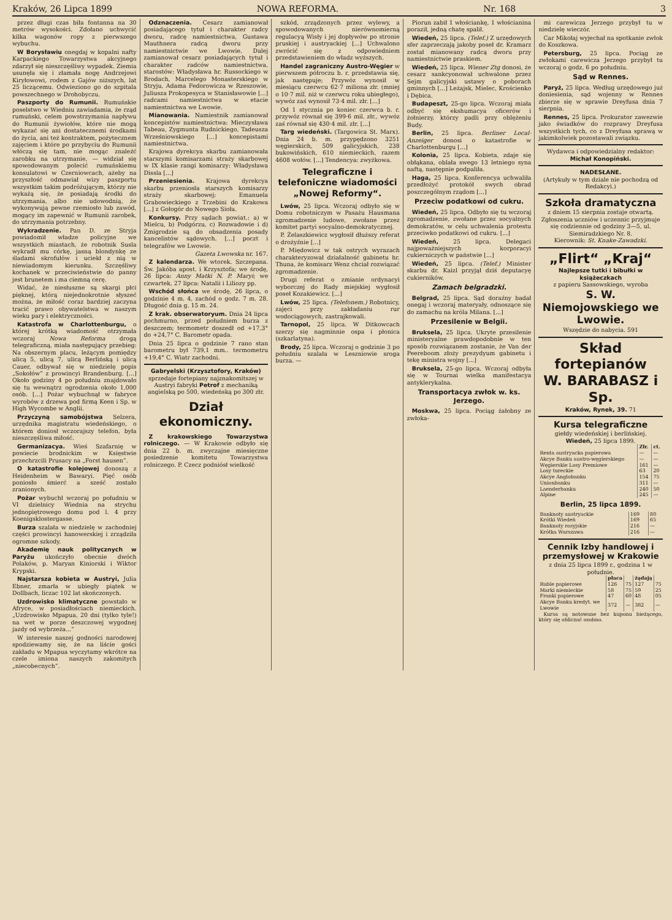Kraków, 26 Lipca 1899 NOWA REFORMA. Nr. 168 3
przez długi czas biła fontanna na 30 metrów wysokości. Zdołano uchwycić kilka wagonów ropy z pierwszego wybuchu.
W Borysławiu onegdaj w kopalni nafty Karpackiego Towarzystwa akcyjnego zdarzył się nieszczęśliwy wypadek. Ziemia usunęła się i złamała nogę Andrzejowi Kiryłowowi, rodem z Gajów niższych, lat 25 liczącemu. Odwieziono go do szpitala powszechnego w Drohobyczu.
Paszporty do Rumunii. Rumuńskie poselstwo w Wiedniu zawiadamia, że rząd rumuński, celem powstrzymania napływu do Rumunii żywiołów, które nie mogą wykazać się ani dostatecznemi środkami do życia, ani też kontraktem, pożytecznem zajęciem i które po przybyciu do Rumunii włóczą się tam, nie mogąc znaleźć zarobku na utrzymanie, — widział się spowodowanym polecić rumuńskiemu konsulatowi w Czerniowcach, ażeby na przyszłość odmawiał wizy paszportu wszystkim takim podróżującym, którzy nie wykażą się, że posiadają środki do utrzymania, albo nie udowodnią, że wykonywują pewne rzemiosło lub zawód, mogący im zapewnić w Rumunii zarobek, do utrzymania potrzebny.
Wykradzenie. Pan D. ze Stryja powiadomił władze policyjne we wszystkich miastach, że robotnik Susla wykradł mu córkę, jasną blondynkę ze śladami skrofułów i uciekł z nią w niewiadomym kierunku. Szczęśliwy kochanek w przeciwieństwie do panny jest brunetem i ma ciemną cerę.
Widać, że niesłuszne są skargi płci pięknej, którą niejednokrotnie słyszeć można, że miłość coraz bardziej zaczyna tracić prawo obywatelstwa w naszym wieku pary i elektryczności.
Katastrofa w Charlottenburgu, o której krótką wiadomość otrzymała wczoraj Nowa Reforma drogą telegraficzną, miała następujący przebieg: Na obszernym placu, leżącym pomiędzy ulicą 5, ulicą 7, ulicą Berlińską i ulicą Cauer, odbywał się w niedzielę popis „Sokołów“ z prowincyi Brandenburg. [...] Około godziny 4 po południu znajdowało się tu wewnątrz ogrodzenia około 1,000 osób. [...] Pożar wybuchnął w fabryce wyrobów z drzewa pod firmą Keen i Sp. w High Wycombe w Anglii.
Przyczyną samobójstwa Selzera, urzędnika magistratu wiedeńskiego, o którem doniosł wczorajszy telefon, była nieszczęśliwa miłość.
Germanizacya. Wieś Szafarnię w powiecie brodnickim w Księstwie przechrzcili Prusacy na „Forst hausen“.
O katastrofie kolejowej donoszą z Heidenheim w Bawaryi. Pięć osób poniosło śmierć a sześć zostało zranionych.
Pożar wybuchł wczoraj po południu w VI dzielnicy Wiednia na strychu jednopiętrowego domu pod l. 4 przy Koenigsklostergasse.
Burza szalała w niedzielę w zachodniej części prowincyi hanowerskiej i zrządziła ogromne szkody.
Akademię nauk politycznych w Paryżu ukończyło obecnie dwóch Polaków, p. Maryan Kiniorski i Wiktor Krypski.
Najstarsza kobieta w Austryi, Julia Ebner, zmarła w ubiegły piątek w Dollbach, liczac 102 lat skończonych.
Uzdrowisko klimatyczne powstało w Afryce, w posiadłościach niemieckich. „Uzdrowisko Mpapua, 20 dni (tylko tyle!) na wet w porze deszczowej wygodnej jazdy od wybrzeża...“
W interesie naszej godności narodowej spodziewamy się, że na liście gości zakładu w Mpapua wyczytamy wkrótce na czele imiona naszych zakomitych „niecobecnych“.
Odznaczenia. Cesarz zamianował posiadającego tytuł i charakter radcy dworu, radcę namiestnictwa, Gustawa Mauthnera radcą dworu przy namiestnictwie we Lwowie. Dalej zamianował cesarz posiadających tytuł i charakter radców namiestnictwa, starostów: Władysława hr. Russockiego w Brodach, Marcelego Monasterskiego w Stryju, Adama Fedorowicza w Rzeszowie, Juliusza Prokopesyca w Stanisławowie [...] radcami namiestnictwa w etacie namiestnictwa we Lwowie.
Mianowania. Namiestnik zamianował koncepistów namiestnictwa: Mieczysława Tabeau, Zygmunta Rudnickiego, Tadeusza Wrześniowskiego [...] koncepistami namiestnictwa.
Krajowa dyrekcya skarbu zamianowała starszymi komisarzami straży skarbowej w IX klasie rangi komisarzy: Władysława Dissla [...]
Przeniesienia. Krajowa dyrekcya skarbu przeniosła starszych komisarzy straży skarbowej: Emanuela Grabowieckiego z Trzebini do Krakowa [...] z Gołogór do Nowego Sioła.
Konkursy. Przy sądach powiat.: a) w Mielcu, b) Podgórzu, c) Rozwadowie i d) Żmigrodzie są do obsadzenia posady kancelistów sądowych. [...] poczt i telegrafów we Lwowie.
Gazeta Lwowska nr. 167.
Z kalendarza. We wtorek. Szczepana. Św. Jakóba apost. i Krzysztofa; we środę, 26 lipca: Anny Matki N. P. Maryi; we czwartek, 27 lipca: Natalii i Liliozy pp.
Wschód słońca we środę, 26 lipca, o godzinie 4 m. 4, zachód o godz. 7 m. 28. Długość dnia g. 15 m. 24.
Z krak. obserwatoryum. Dnia 24 lipca pochmurno, przed południem burza z deszczem; termometr doszedł od +17,3° do +24,7° C. Barometr opada.
Dnia 25 lipca o godzinie 7 rano stan barometru był 739,1 mm.. termometru +19,4° C. Wiatr zachodni.
Gabryelski (Krzysztofory, Kraków) sprzedaje fortepiany najznakomitszej w Austryi fabryki Petrof z mechaniką angielską po 500, wiedeńską po 300 złr.
Dział ekonomiczny.
Z krakowskiego Towarzystwa rolniczego. — W Krakowie odbyło się dnia 22 b. m. zwyczajne miesięczne posiedzenie komitetu Towarzystwa rolniczego. P. Czecz podniósł wielkość
szkód, zrządzonych przez wylewy, a spowodowanych nierównomierną regulacyą Wisły i jej dopływów po stronie pruskiej i austryackiej [...] Uchwalono zwrócić się z odpowiedniem przedstawieniem do władz wyższych.
Handel zagraniczny Austro-Węgier w pierwszem półroczu b. r. przedstawia się, jak następuje; Przywóz wynosił w miesiącu czerwcu 62·7 miliona złr. (mniej o 10·7 mil. niż w czerwcu roku ubiegłego), wywóz zaś wynosił 73·4 mil. złr. [...]
Od 1 stycznia po koniec czerwca b. r. przywóz równał się 399·6 mil. złr., wywóz zaś równał się 430·4 mil. złr. [...]
Targ wiedeński. (Targowica St. Marx). Dnia 24 b. m. przypędzono 3251 węgierskich, 509 galicyjskich, 238 bukowińskich, 610 niemieckich, razem 4608 wołów. [...] Tendencya: zwyżkowa.
Telegraficzne i telefoniczne wiadomości „Nowej Reformy“.
Lwów, 25 lipca. Wczoraj odbyło się w Domu robotniczym w Pasażu Hausmana zgromadzenie ludowe, zwołane przez komitet partyi socyalno-demokratycznej.
P. Żelaszkiewicz wygłosił dłuższy referat o drożyźnie [...]
P. Międowicz w tak ostrych wyrazach charakteryzował działalność gabinetu hr. Thuna, że komisarz Wenz chciał rozwiązać zgromadzenie.
Drugi referat o zmianie ordynacyi wyborczej do Rady miejskiej wygłosił poseł Kozakiewicz. [...]
Lwów, 25 lipca. (Telefonem.) Robotnicy, zajęci przy zakładaniu rur wodociągowych, zastrajkowali.
Tarnopol, 25 lipca. W Ditkowcach szerzy się nagminnie ospa i płonica (szkarlatyna).
Brody, 25 lipca. Wczoraj o godzinie 3 po południu szalała w Leszniowie sroga burza. —
Piorun zabił 1 włościankę, 1 włościanina poraził, jedną chatę spalił.
Wiedeń, 25 lipca. (Telef.) Z urzędowych sfer zaprzeczają jakoby poseł dr. Kramarz został mianowany radcą dworu przy namiestnictwie praskiem.
Wiedeń, 25 lipca. Wiener Ztg donosi, że cesarz sankcyonował uchwalone przez Sejm galicyjski ustawy o poborach gminnych [...] Leżajsk, Mielec, Krościenko i Dębica.
Budapeszt, 25-go lipca. Wczoraj miała odbyć się ekshumacya oficerów i żołnierzy, którzy padli przy oblężeniu Budy.
Berlin, 25 lipca. Berliner Local-Anzeiger donosi o katastrofie w Charlottenburgu [...]
Kolonia, 25 lipca. Kobieta, zdaje się obłąkana, oblała swego 13 letniego syna naftą, następnie podpaliła.
Haga, 25 lipca. Konferencya uchwaliła przedłożyć protokół swych obrad poszczególnym rządom [...]
Przeciw podatkowi od cukru.
Wiedeń, 25 lipca. Odbyło się tu wczoraj zgromadzenie, zwołane przez socyalnych demokratów, w celu uchwalenia protestu przeciwko podatkowi od cukru. [...]
Wiedeń, 25 lipca. Delegaci najpoważniejszych korporacyi cukierniczych w państwie [...]
Wiedeń, 25 lipca. (Telef.) Minister skarbu dr. Kaizl przyjął dziś deputacyę cukierników.
Zamach belgradzki.
Belgrad, 25 lipca. Sąd doraźny badał onegaj i wczoraj materyały, odnoszące się do zamachu na króla Milana. [...]
Przesilenie w Belgii.
Bruksela, 25 lipca. Ukryte przesilenie ministeryalne prawdopodobnie w ten sposób rozwiązanem zostanie, że Van der Peereboom złoży prezydyum gabinetu i tekę ministra wojny [...]
Bruksela, 25-go lipca. Wczoraj odbyła się w Tournai wielka manifestacya antyklerykalna.
Transportacya zwłok w. ks. Jerzego.
Moskwa, 25 lipca. Pociąg żałobny ze zwłoka-
mi carewicza Jerzego przybył tu w niedzielę wieczór.
Car Mikołaj wyjechał na spotkanie zwłok do Koszkowa.
Petersburg, 25 lipca. Pociąg ze zwłokami carewicza Jerzego przybył tu wczoraj o godz. 6 po południu.
Sąd w Rennes.
Paryż, 25 lipca. Według urzędowego już doniesienia, sąd wojenny w Rennes zbierze się w sprawie Dreyfusa dnia 7 sierpnia.
Rennes, 25 lipca. Prokurator zawezwie jako świadków do rozprawy Dreyfusa wszystkich tych, co z Dreyfusa sprawą w jakimkolwiek pozostawali związku.
Wydawca i odpowiedzialny redaktor:
Michał Konopiński.
NADESŁANE.
(Artykuły w tym dziale nie pochodzą od Redakcyi.)
Szkoła dramatyczna
z dniem 15 sierpnia zostaje otwartą. Zgłoszenia uczniów i uczennic przyjmuje się codziennie od godziny 3—5, ul. Siemiradzkiego Nr. 8.
Kierownik: St. Knake-Zawadzki.
„Flirt“ „Kraj“
Najlepsze tutki i bibułki w książeczkach
z papieru Sassowskiego, wyroba
S. W. Niemojowskiego we Lwowie.
Wszędzie do nabycia. 591
Skład fortepianów
W. BARABASZ i Sp.
Kraków, Rynek, 39. 71
Kursa telegraficzne
giełdy wiedeńskiej i berlińskiej.
Wiedeń, 25 lipca 1899.
| | Złr. | ct. |
| --- | --- | --- |
| Renta austryacka papierowa | — | — |
| Akcye Banku austro-węgierskiego | — | — |
| Węgierskie Losy Premiowe | 161 | — |
| Losy tureckie | 63 | 20 |
| Akcye Anglobanku | 154 | 75 |
| Unionbanku | 311 | — |
| Laenderbanku | 240 | 50 |
| Alpine | 245 | — |
Berlin, 25 lipca 1899.
| Banknoty austryackie | 169 | 80 |
| Krótki Wiedeń | 169 | 65 |
| Banknoty rosyjskie | 216 | — |
| Krótka Warszawa | 216 | — |
Cennik Izby handlowej i przemysłowej w Krakowie
z dnia 25 lipca 1899 r., godzina 1 w południe.
| | płaca | | żądają | |
| --- | --- | --- | --- | --- |
| Ruble papierowe | 126 | 75 | 127 | 75 |
| Marki niemieckie | 58 | 75 | 59 | 25 |
| Franki papierowe | 47 | 60 | 48 | 05 |
| Akcye Banku kredyt. we Lwowie | 372 | — | 382 | — |
Kursa są notowane bez kuponu bieżącego, który się obliczać osobno.